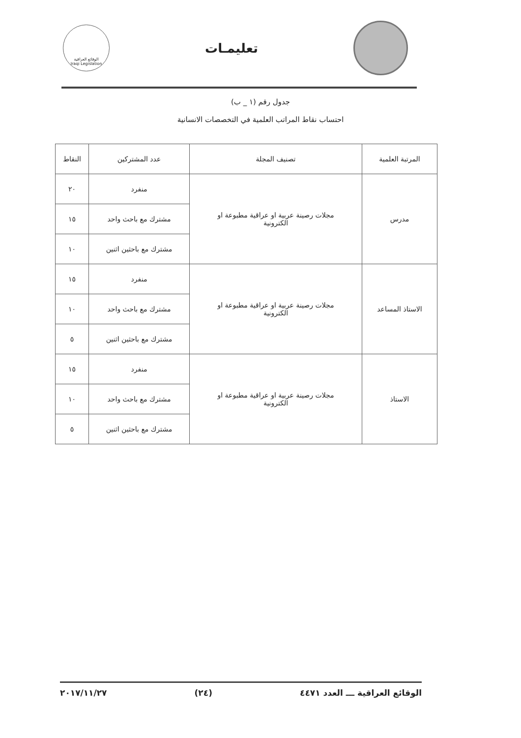تعليمـات
الوقائع العراقية
Iraqi Legislation
جدول رقم (١ _ ب)
احتساب نقاط المراتب العلمية في التخصصات الانسانية
| المرتبة العلمية | تصنيف المجلة | عدد المشتركين | النقاط |
| --- | --- | --- | --- |
| مدرس | مجلات رصينة عربية او عراقية مطبوعة او الكترونية | منفرد | ٢٠ |
| | | مشترك مع باحث واحد | ١٥ |
| | | مشترك مع باحثين اثنين | ١٠ |
| الاستاذ المساعد | مجلات رصينة عربية او عراقية مطبوعة او الكترونية | منفرد | ١٥ |
| | | مشترك مع باحث واحد | ١٠ |
| | | مشترك مع باحثين اثنين | ٥ |
| الاستاذ | مجلات رصينة عربية او عراقية مطبوعة او الكترونية | منفرد | ١٥ |
| | | مشترك مع باحث واحد | ١٠ |
| | | مشترك مع باحثين اثنين | ٥ |
الوقائع العراقية ـــ العدد ٤٤٧١ (٢٤) ٢٠١٧/١١/٢٧